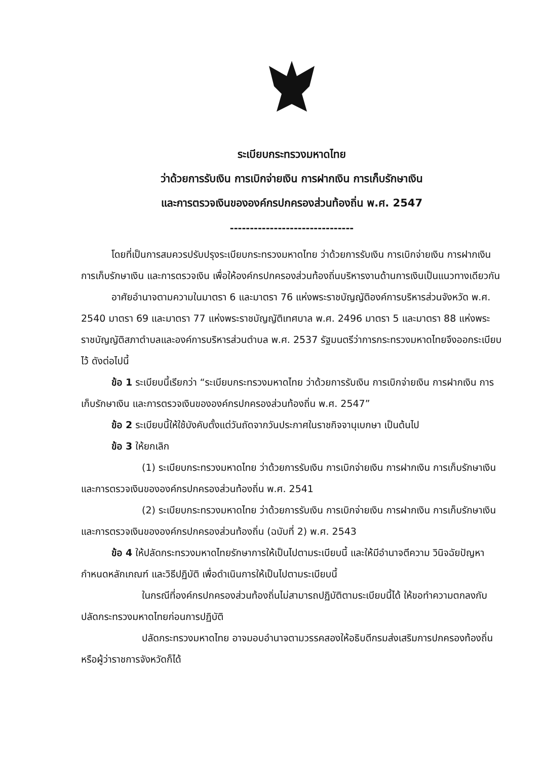ระเบียบกระทรวงมหาดไทย
ว่าด้วยการรับเงิน การเบิกจ่ายเงิน การฝากเงิน การเก็บรักษาเงิน
และการตรวจเงินขององค์กรปกครองส่วนท้องถิ่น พ.ศ. 2547
-------------------------------
โดยที่เป็นการสมควรปรับปรุงระเบียบกระทรวงมหาดไทย ว่าด้วยการรับเงิน การเบิกจ่ายเงิน การฝากเงิน การเก็บรักษาเงิน และการตรวจเงิน เพื่อให้องค์กรปกครองส่วนท้องถิ่นบริหารงานด้านการเงินเป็นแนวทางเดียวกัน
อาศัยอำนาจตามความในมาตรา 6 และมาตรา 76 แห่งพระราชบัญญัติองค์การบริหารส่วนจังหวัด พ.ศ. 2540 มาตรา 69 และมาตรา 77 แห่งพระราชบัญญัติเทศบาล พ.ศ. 2496 มาตรา 5 และมาตรา 88 แห่งพระราชบัญญัติสภาตำบลและองค์การบริหารส่วนตำบล พ.ศ. 2537 รัฐมนตรีว่าการกระทรวงมหาดไทยจึงออกระเบียบไว้ ดังต่อไปนี้
ข้อ 1 ระเบียบนี้เรียกว่า “ระเบียบกระทรวงมหาดไทย ว่าด้วยการรับเงิน การเบิกจ่ายเงิน การฝากเงิน การเก็บรักษาเงิน และการตรวจเงินขององค์กรปกครองส่วนท้องถิ่น พ.ศ. 2547”
ข้อ 2 ระเบียบนี้ให้ใช้บังคับตั้งแต่วันถัดจากวันประกาศในราชกิจจานุเบกษา เป็นต้นไป
ข้อ 3 ให้ยกเลิก
(1) ระเบียบกระทรวงมหาดไทย ว่าด้วยการรับเงิน การเบิกจ่ายเงิน การฝากเงิน การเก็บรักษาเงิน และการตรวจเงินขององค์กรปกครองส่วนท้องถิ่น พ.ศ. 2541
(2) ระเบียบกระทรวงมหาดไทย ว่าด้วยการรับเงิน การเบิกจ่ายเงิน การฝากเงิน การเก็บรักษาเงิน และการตรวจเงินขององค์กรปกครองส่วนท้องถิ่น (ฉบับที่ 2) พ.ศ. 2543
ข้อ 4 ให้ปลัดกระทรวงมหาดไทยรักษาการให้เป็นไปตามระเบียบนี้ และให้มีอำนาจตีความ วินิจฉัยปัญหา กำหนดหลักเกณฑ์ และวิธีปฏิบัติ เพื่อดำเนินการให้เป็นไปตามระเบียบนี้
ในกรณีที่องค์กรปกครองส่วนท้องถิ่นไม่สามารถปฏิบัติตามระเบียบนี้ได้ ให้ขอทำความตกลงกับปลัดกระทรวงมหาดไทยก่อนการปฏิบัติ
ปลัดกระทรวงมหาดไทย อาจมอบอำนาจตามวรรคสองให้อธิบดีกรมส่งเสริมการปกครองท้องถิ่น หรือผู้ว่าราชการจังหวัดก็ได้